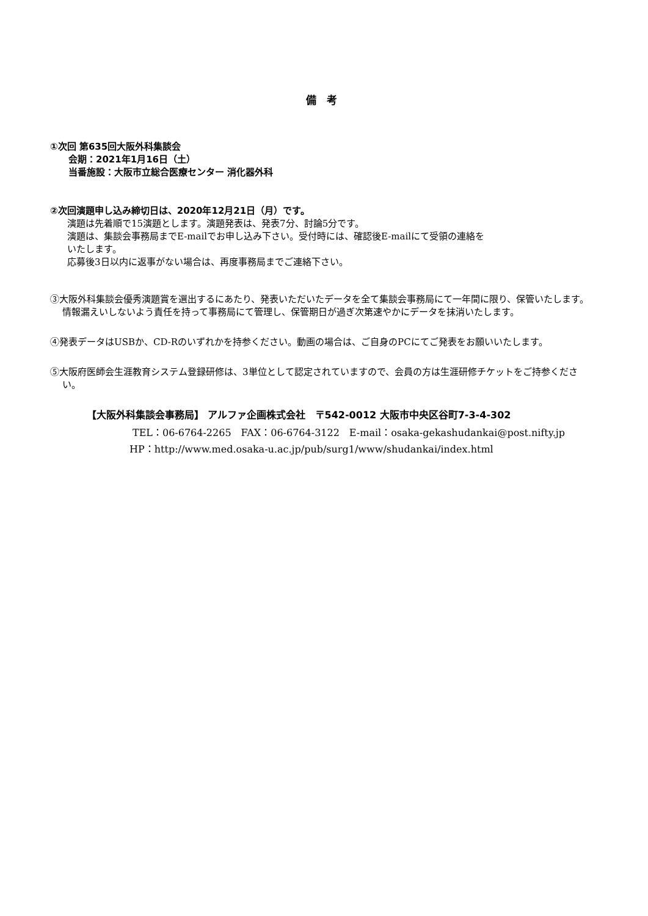備　考
①次回 第635回大阪外科集談会
会期：2021年1月16日（土）
当番施設：大阪市立総合医療センター 消化器外科
②次回演題申し込み締切日は、2020年12月21日（月）です。
演題は先着順で15演題とします。演題発表は、発表7分、討論5分です。
演題は、集談会事務局までE-mailでお申し込み下さい。受付時には、確認後E-mailにて受領の連絡を
いたします。
応募後3日以内に返事がない場合は、再度事務局までご連絡下さい。
③大阪外科集談会優秀演題賞を選出するにあたり、発表いただいたデータを全て集談会事務局にて一年間に限り、保管いたします。
情報漏えいしないよう責任を持って事務局にて管理し、保管期日が過ぎ次第速やかにデータを抹消いたします。
④発表データはUSBか、CD-Rのいずれかを持参ください。動画の場合は、ご自身のPCにてご発表をお願いいたします。
⑤大阪府医師会生涯教育システム登録研修は、3単位として認定されていますので、会員の方は生涯研修チケットをご持参ください。
【大阪外科集談会事務局】 アルファ企画株式会社　〒542-0012 大阪市中央区谷町7-3-4-302
TEL：06-6764-2265　FAX：06-6764-3122　E-mail：osaka-gekashudankai@post.nifty.jp
HP：http://www.med.osaka-u.ac.jp/pub/surg1/www/shudankai/index.html